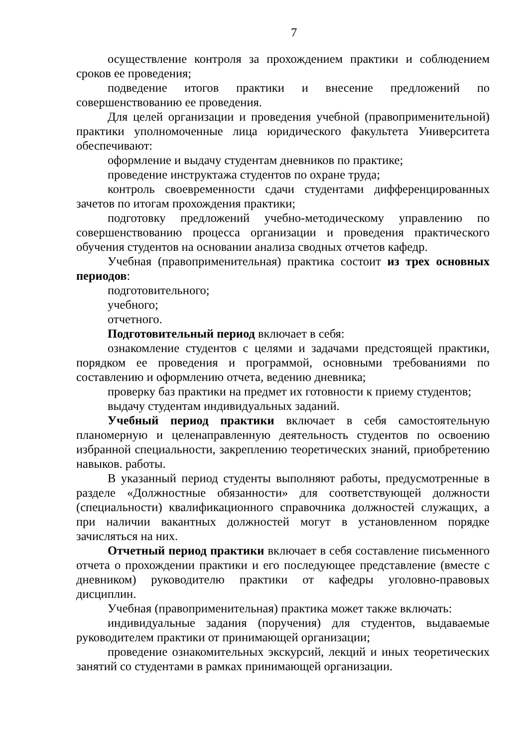7
осуществление контроля за прохождением практики и соблюдением сроков ее проведения;
подведение итогов практики и внесение предложений по совершенствованию ее проведения.
Для целей организации и проведения учебной (правоприменительной) практики уполномоченные лица юридического факультета Университета обеспечивают:
оформление и выдачу студентам дневников по практике;
проведение инструктажа студентов по охране труда;
контроль своевременности сдачи студентами дифференцированных зачетов по итогам прохождения практики;
подготовку предложений учебно-методическому управлению по совершенствованию процесса организации и проведения практического обучения студентов на основании анализа сводных отчетов кафедр.
Учебная (правоприменительная) практика состоит из трех основных периодов:
подготовительного;
учебного;
отчетного.
Подготовительный период включает в себя:
ознакомление студентов с целями и задачами предстоящей практики, порядком ее проведения и программой, основными требованиями по составлению и оформлению отчета, ведению дневника;
проверку баз практики на предмет их готовности к приему студентов;
выдачу студентам индивидуальных заданий.
Учебный период практики включает в себя самостоятельную планомерную и целенаправленную деятельность студентов по освоению избранной специальности, закреплению теоретических знаний, приобретению навыков. работы.
В указанный период студенты выполняют работы, предусмотренные в разделе «Должностные обязанности» для соответствующей должности (специальности) квалификационного справочника должностей служащих, а при наличии вакантных должностей могут в установленном порядке зачисляться на них.
Отчетный период практики включает в себя составление письменного отчета о прохождении практики и его последующее представление (вместе с дневником) руководителю практики от кафедры уголовно-правовых дисциплин.
Учебная (правоприменительная) практика может также включать:
индивидуальные задания (поручения) для студентов, выдаваемые руководителем практики от принимающей организации;
проведение ознакомительных экскурсий, лекций и иных теоретических занятий со студентами в рамках принимающей организации.